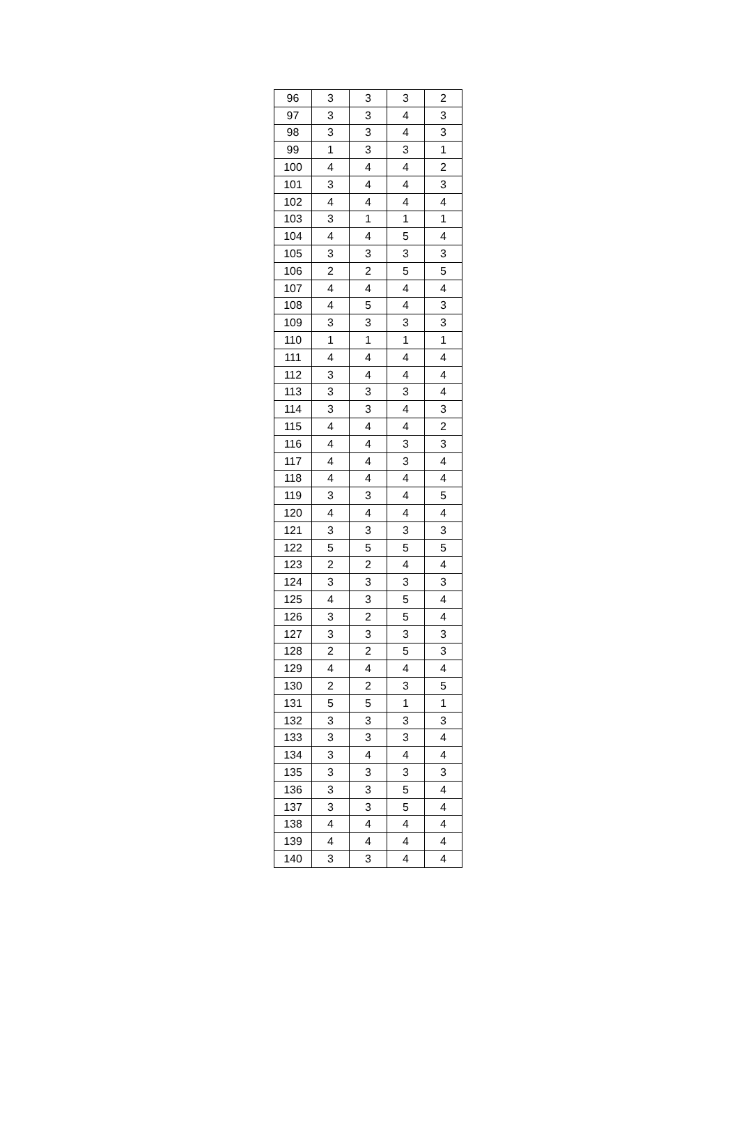| 96 | 3 | 3 | 3 | 2 |
| 97 | 3 | 3 | 4 | 3 |
| 98 | 3 | 3 | 4 | 3 |
| 99 | 1 | 3 | 3 | 1 |
| 100 | 4 | 4 | 4 | 2 |
| 101 | 3 | 4 | 4 | 3 |
| 102 | 4 | 4 | 4 | 4 |
| 103 | 3 | 1 | 1 | 1 |
| 104 | 4 | 4 | 5 | 4 |
| 105 | 3 | 3 | 3 | 3 |
| 106 | 2 | 2 | 5 | 5 |
| 107 | 4 | 4 | 4 | 4 |
| 108 | 4 | 5 | 4 | 3 |
| 109 | 3 | 3 | 3 | 3 |
| 110 | 1 | 1 | 1 | 1 |
| 111 | 4 | 4 | 4 | 4 |
| 112 | 3 | 4 | 4 | 4 |
| 113 | 3 | 3 | 3 | 4 |
| 114 | 3 | 3 | 4 | 3 |
| 115 | 4 | 4 | 4 | 2 |
| 116 | 4 | 4 | 3 | 3 |
| 117 | 4 | 4 | 3 | 4 |
| 118 | 4 | 4 | 4 | 4 |
| 119 | 3 | 3 | 4 | 5 |
| 120 | 4 | 4 | 4 | 4 |
| 121 | 3 | 3 | 3 | 3 |
| 122 | 5 | 5 | 5 | 5 |
| 123 | 2 | 2 | 4 | 4 |
| 124 | 3 | 3 | 3 | 3 |
| 125 | 4 | 3 | 5 | 4 |
| 126 | 3 | 2 | 5 | 4 |
| 127 | 3 | 3 | 3 | 3 |
| 128 | 2 | 2 | 5 | 3 |
| 129 | 4 | 4 | 4 | 4 |
| 130 | 2 | 2 | 3 | 5 |
| 131 | 5 | 5 | 1 | 1 |
| 132 | 3 | 3 | 3 | 3 |
| 133 | 3 | 3 | 3 | 4 |
| 134 | 3 | 4 | 4 | 4 |
| 135 | 3 | 3 | 3 | 3 |
| 136 | 3 | 3 | 5 | 4 |
| 137 | 3 | 3 | 5 | 4 |
| 138 | 4 | 4 | 4 | 4 |
| 139 | 4 | 4 | 4 | 4 |
| 140 | 3 | 3 | 4 | 4 |